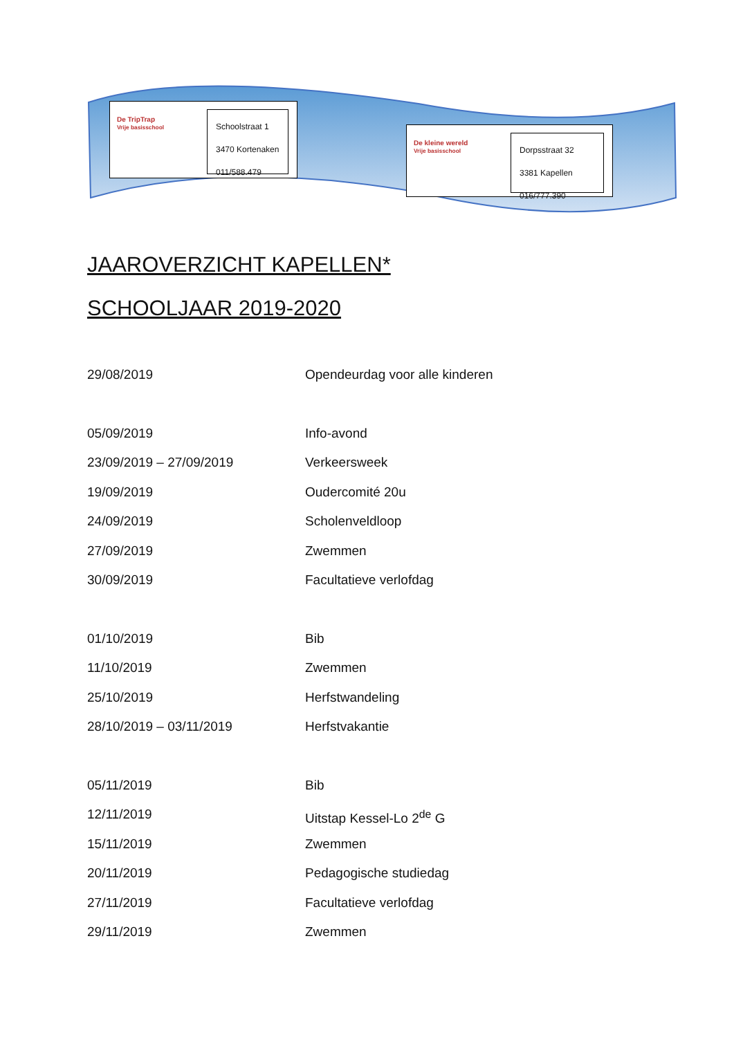De TripTrap
Vrije basisschool
Schoolstraat 1
3470 Kortenaken
011/588.479
De kleine wereld
Vrije basisschool
Dorpsstraat 32
3381 Kapellen
016/777.390
JAAROVERZICHT KAPELLEN*
SCHOOLJAAR 2019-2020
29/08/2019 Opendeurdag voor alle kinderen
05/09/2019 Info-avond
23/09/2019 – 27/09/2019 Verkeersweek
19/09/2019 Oudercomité 20u
24/09/2019 Scholenveldloop
27/09/2019 Zwemmen
30/09/2019 Facultatieve verlofdag
01/10/2019 Bib
11/10/2019 Zwemmen
25/10/2019 Herfstwandeling
28/10/2019 – 03/11/2019 Herfstvakantie
05/11/2019 Bib
12/11/2019 Uitstap Kessel-Lo 2<sup>de</sup> G
15/11/2019 Zwemmen
20/11/2019 Pedagogische studiedag
27/11/2019 Facultatieve verlofdag
29/11/2019 Zwemmen